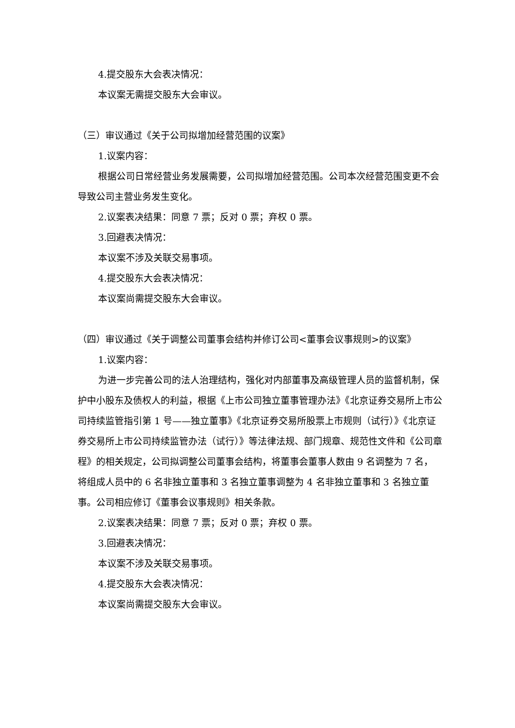4.提交股东大会表决情况：
本议案无需提交股东大会审议。
（三）审议通过《关于公司拟增加经营范围的议案》
1.议案内容：
根据公司日常经营业务发展需要，公司拟增加经营范围。公司本次经营范围变更不会导致公司主营业务发生变化。
2.议案表决结果：同意 7 票；反对 0 票；弃权 0 票。
3.回避表决情况：
本议案不涉及关联交易事项。
4.提交股东大会表决情况：
本议案尚需提交股东大会审议。
（四）审议通过《关于调整公司董事会结构并修订公司<董事会议事规则>的议案》
1.议案内容：
为进一步完善公司的法人治理结构，强化对内部董事及高级管理人员的监督机制，保护中小股东及债权人的利益，根据《上市公司独立董事管理办法》《北京证券交易所上市公司持续监管指引第 1 号——独立董事》《北京证券交易所股票上市规则（试行）》《北京证券交易所上市公司持续监管办法（试行）》等法律法规、部门规章、规范性文件和《公司章程》的相关规定，公司拟调整公司董事会结构，将董事会董事人数由 9 名调整为 7 名，将组成人员中的 6 名非独立董事和 3 名独立董事调整为 4 名非独立董事和 3 名独立董事。公司相应修订《董事会议事规则》相关条款。
2.议案表决结果：同意 7 票；反对 0 票；弃权 0 票。
3.回避表决情况：
本议案不涉及关联交易事项。
4.提交股东大会表决情况：
本议案尚需提交股东大会审议。